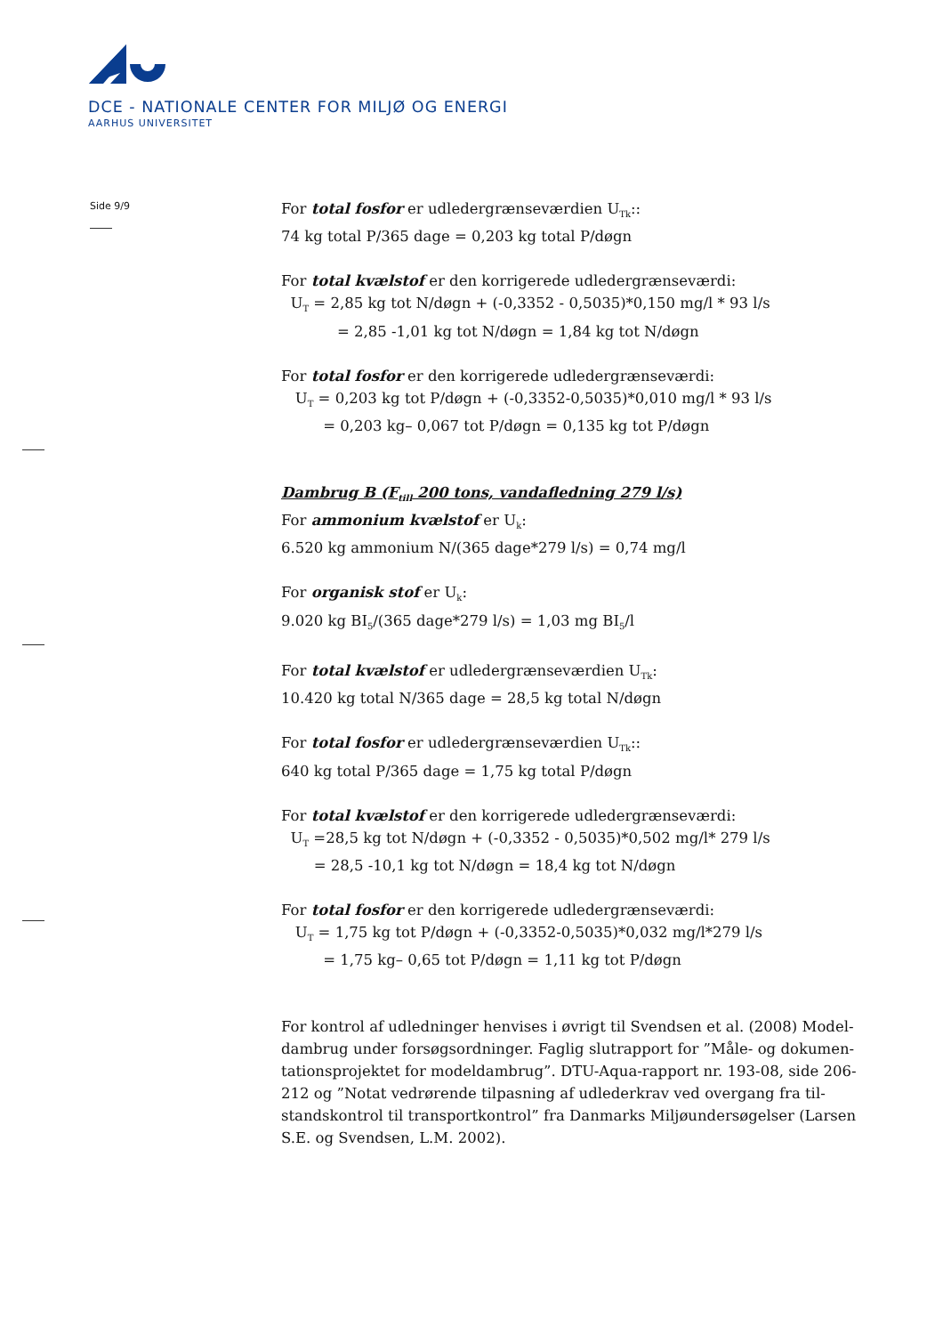DCE - NATIONALE CENTER FOR MILJØ OG ENERGI
AARHUS UNIVERSITET
Side 9/9
For total fosfor er udledergrænseværdien U<sub>Tk</sub>::
74 kg total P/365 dage = 0,203 kg total P/døgn
For total kvælstof er den korrigerede udledergrænseværdi:
U<sub>T</sub> = 2,85 kg tot N/døgn + (-0,3352 - 0,5035)*0,150 mg/l * 93 l/s
= 2,85 -1,01 kg tot N/døgn = 1,84 kg tot N/døgn
For total fosfor er den korrigerede udledergrænseværdi:
U<sub>T</sub> = 0,203 kg tot P/døgn + (-0,3352-0,5035)*0,010 mg/l * 93 l/s
= 0,203 kg– 0,067 tot P/døgn = 0,135 kg tot P/døgn
Dambrug B (F<sub>till</sub> 200 tons, vandafledning 279 l/s)
For ammonium kvælstof er U<sub>k</sub>:
6.520 kg ammonium N/(365 dage*279 l/s) = 0,74 mg/l
For organisk stof er U<sub>k</sub>:
9.020 kg BI<sub>5</sub>/(365 dage*279 l/s) = 1,03 mg BI<sub>5</sub>/l
For total kvælstof er udledergrænseværdien U<sub>Tk</sub>:
10.420 kg total N/365 dage = 28,5 kg total N/døgn
For total fosfor er udledergrænseværdien U<sub>Tk</sub>::
640 kg total P/365 dage = 1,75 kg total P/døgn
For total kvælstof er den korrigerede udledergrænseværdi:
U<sub>T</sub> =28,5 kg tot N/døgn + (-0,3352 - 0,5035)*0,502 mg/l* 279 l/s
= 28,5 -10,1 kg tot N/døgn = 18,4 kg tot N/døgn
For total fosfor er den korrigerede udledergrænseværdi:
U<sub>T</sub> = 1,75 kg tot P/døgn + (-0,3352-0,5035)*0,032 mg/l*279 l/s
= 1,75 kg– 0,65 tot P/døgn = 1,11 kg tot P/døgn
For kontrol af udledninger henvises i øvrigt til Svendsen et al. (2008) Model-dambrug under forsøgsordninger. Faglig slutrapport for ”Måle- og dokumen-tationsprojektet for modeldambrug”. DTU-Aqua-rapport nr. 193-08, side 206-212 og ”Notat vedrørende tilpasning af udlederkrav ved overgang fra til-standskontrol til transportkontrol” fra Danmarks Miljøundersøgelser (Larsen S.E. og Svendsen, L.M. 2002).